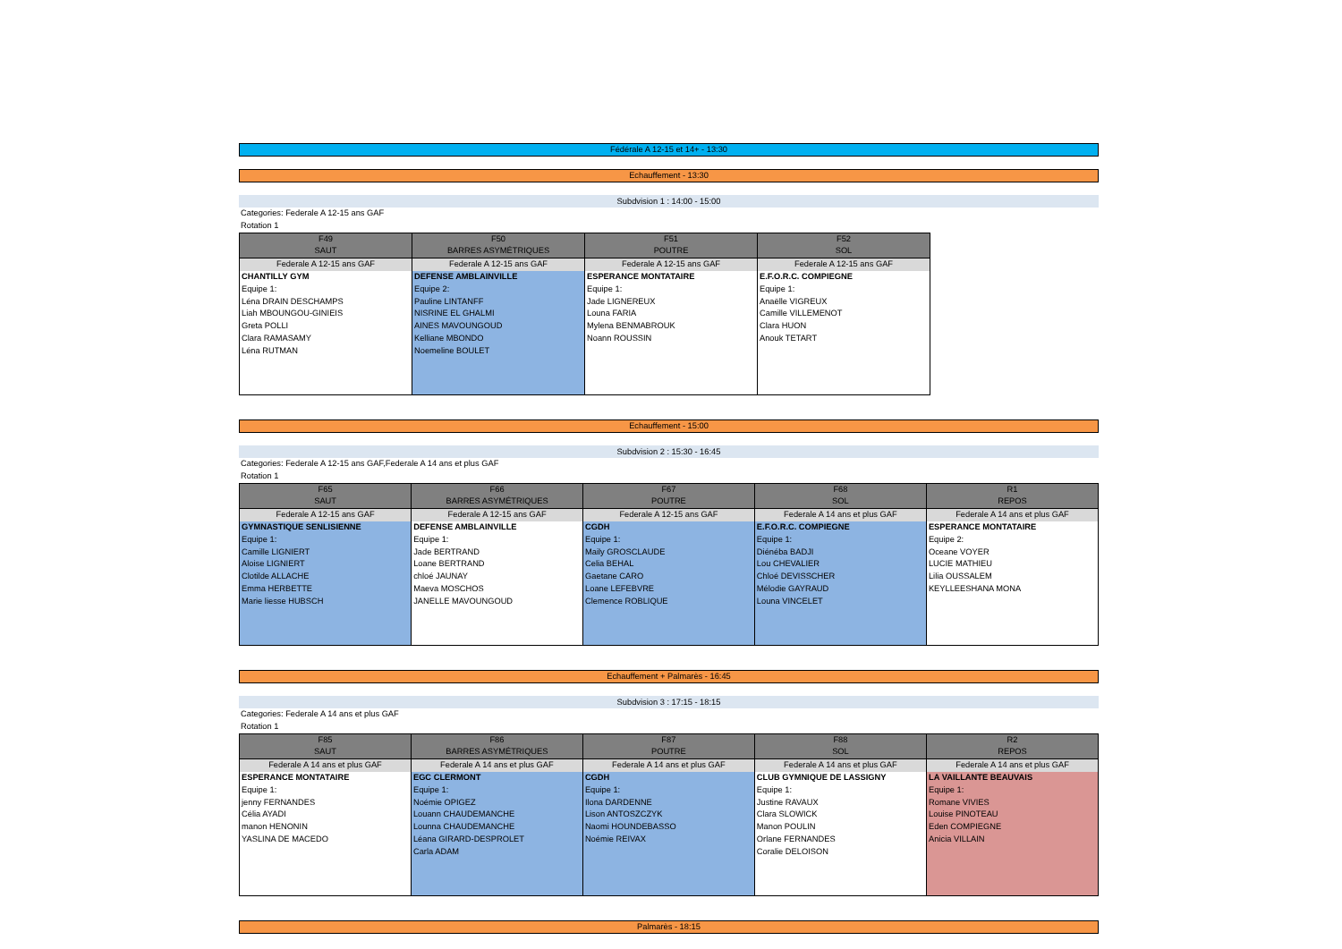Fédérale A 12-15 et 14+ - 13:30
Echauffement - 13:30
Subdvision 1 : 14:00 - 15:00
Categories: Federale A 12-15 ans GAF
Rotation 1
| F49 SAUT | F50 BARRES ASYMÉTRIQUES | F51 POUTRE | F52 SOL |
| --- | --- | --- | --- |
| Federale A 12-15 ans GAF | Federale A 12-15 ans GAF | Federale A 12-15 ans GAF | Federale A 12-15 ans GAF |
| CHANTILLY GYM Equipe 1: Léna DRAIN DESCHAMPS Liah MBOUNGOU-GINIEIS Greta POLLI Clara RAMASAMY Léna RUTMAN | DEFENSE AMBLAINVILLE Equipe 2: Pauline LINTANFF NISRINE EL GHALMI AINES MAVOUNGOUD Kelliane MBONDO Noemeline BOULET | ESPERANCE MONTATAIRE Equipe 1: Jade LIGNEREUX Louna FARIA Mylena BENMABROUK Noann ROUSSIN | E.F.O.R.C. COMPIEGNE Equipe 1: Anaëlle VIGREUX Camille VILLEMENOT Clara HUON Anouk TETART |
Echauffement - 15:00
Subdvision 2 : 15:30 - 16:45
Categories: Federale A 12-15 ans GAF,Federale A 14 ans et plus GAF
Rotation 1
| F65 SAUT | F66 BARRES ASYMÉTRIQUES | F67 POUTRE | F68 SOL | R1 REPOS |
| --- | --- | --- | --- | --- |
| Federale A 12-15 ans GAF | Federale A 12-15 ans GAF | Federale A 12-15 ans GAF | Federale A 14 ans et plus GAF | Federale A 14 ans et plus GAF |
| GYMNASTIQUE SENLISIENNE Equipe 1: Camille LIGNIERT Aloise LIGNIERT Clotilde ALLACHE Emma HERBETTE Marie liesse HUBSCH | DEFENSE AMBLAINVILLE Equipe 1: Jade BERTRAND Loane BERTRAND chloé JAUNAY Maeva MOSCHOS JANELLE MAVOUNGOUD | CGDH Equipe 1: Maily GROSCLAUDE Celia BEHAL Gaetane CARO Loane LEFEBVRE Clemence ROBLIQUE | E.F.O.R.C. COMPIEGNE Equipe 1: Diénéba BADJI Lou CHEVALIER Chloé DEVISSCHER Mélodie GAYRAUD Louna VINCELET | ESPERANCE MONTATAIRE Equipe 2: Oceane VOYER LUCIE MATHIEU Lilia OUSSALEM KEYLLEESHANA MONA |
Echauffement + Palmarès - 16:45
Subdvision 3 : 17:15 - 18:15
Categories: Federale A 14 ans et plus GAF
Rotation 1
| F85 SAUT | F86 BARRES ASYMÉTRIQUES | F87 POUTRE | F88 SOL | R2 REPOS |
| --- | --- | --- | --- | --- |
| Federale A 14 ans et plus GAF | Federale A 14 ans et plus GAF | Federale A 14 ans et plus GAF | Federale A 14 ans et plus GAF | Federale A 14 ans et plus GAF |
| ESPERANCE MONTATAIRE Equipe 1: jenny FERNANDES Célia AYADI manon HENONIN YASLINA DE MACEDO | EGC CLERMONT Equipe 1: Noémie OPIGEZ Louann CHAUDEMANCHE Lounna CHAUDEMANCHE Léana GIRARD-DESPROLET Carla ADAM | CGDH Equipe 1: Ilona DARDENNE Lison ANTOSZCZYK Naomi HOUNDEBASSO Noémie REIVAX | CLUB GYMNIQUE DE LASSIGNY Equipe 1: Justine RAVAUX Clara SLOWICK Manon POULIN Orlane FERNANDES Coralie DELOISON | LA VAILLANTE BEAUVAIS Equipe 1: Romane VIVIES Louise PINOTEAU Eden COMPIEGNE Anicia VILLAIN |
Palmarès - 18:15